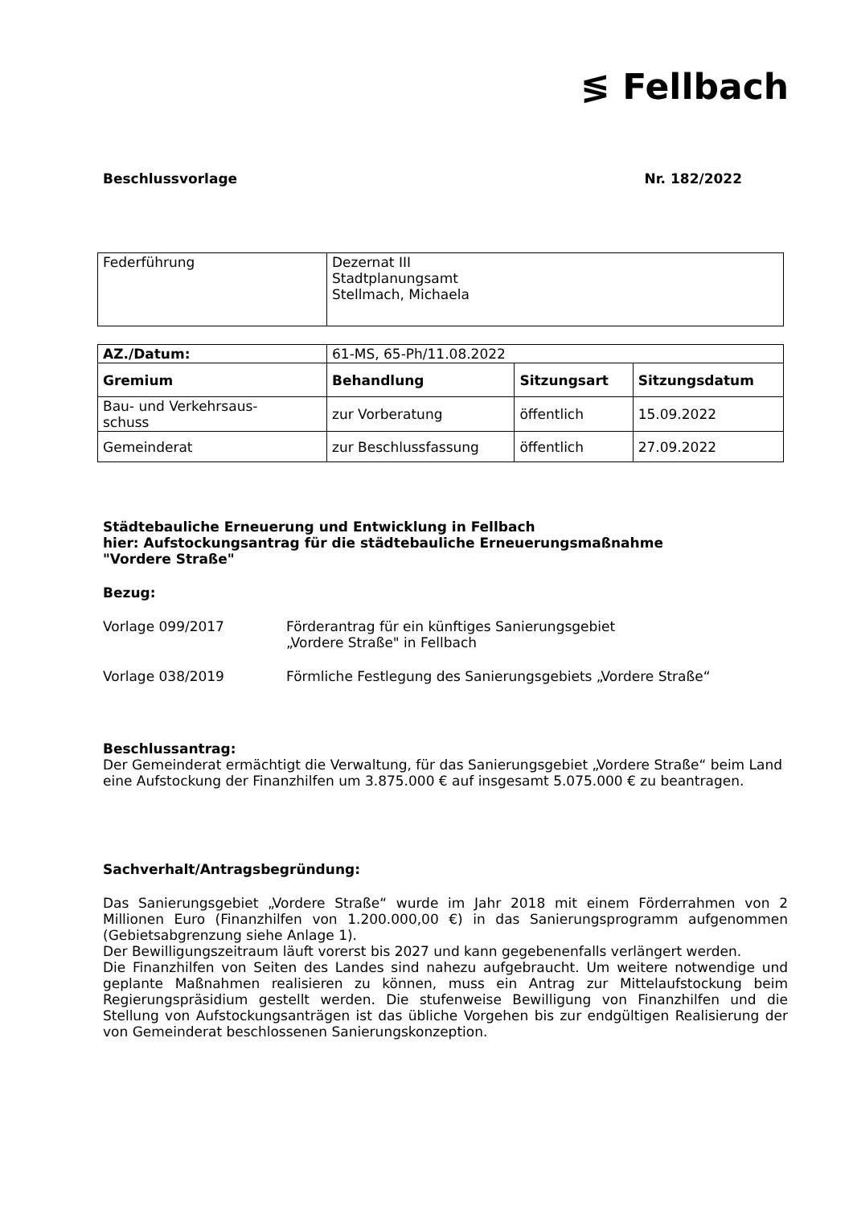≶ Fellbach
Beschlussvorlage Nr. 182/2022
| Federführung | Dezernat III Stadtplanungsamt Stellmach, Michaela |
| AZ./Datum: | 61-MS, 65-Ph/11.08.2022 | | |
| Gremium | Behandlung | Sitzungsart | Sitzungsdatum |
| Bau- und Verkehrsaus- schuss | zur Vorberatung | öffentlich | 15.09.2022 |
| Gemeinderat | zur Beschlussfassung | öffentlich | 27.09.2022 |
Städtebauliche Erneuerung und Entwicklung in Fellbach
hier: Aufstockungsantrag für die städtebauliche Erneuerungsmaßnahme
"Vordere Straße"
Bezug:
Vorlage 099/2017 Förderantrag für ein künftiges Sanierungsgebiet
„Vordere Straße" in Fellbach
Vorlage 038/2019 Förmliche Festlegung des Sanierungsgebiets „Vordere Straße“
Beschlussantrag:
Der Gemeinderat ermächtigt die Verwaltung, für das Sanierungsgebiet „Vordere Straße“ beim Land eine Aufstockung der Finanzhilfen um 3.875.000 € auf insgesamt 5.075.000 € zu beantragen.
Sachverhalt/Antragsbegründung:
Das Sanierungsgebiet „Vordere Straße“ wurde im Jahr 2018 mit einem Förderrahmen von 2 Millionen Euro (Finanzhilfen von 1.200.000,00 €) in das Sanierungsprogramm aufgenommen (Gebietsabgrenzung siehe Anlage 1).
Der Bewilligungszeitraum läuft vorerst bis 2027 und kann gegebenenfalls verlängert werden.
Die Finanzhilfen von Seiten des Landes sind nahezu aufgebraucht. Um weitere notwendige und geplante Maßnahmen realisieren zu können, muss ein Antrag zur Mittelaufstockung beim Regierungspräsidium gestellt werden. Die stufenweise Bewilligung von Finanzhilfen und die Stellung von Aufstockungsanträgen ist das übliche Vorgehen bis zur endgültigen Realisierung der von Gemeinderat beschlossenen Sanierungskonzeption.